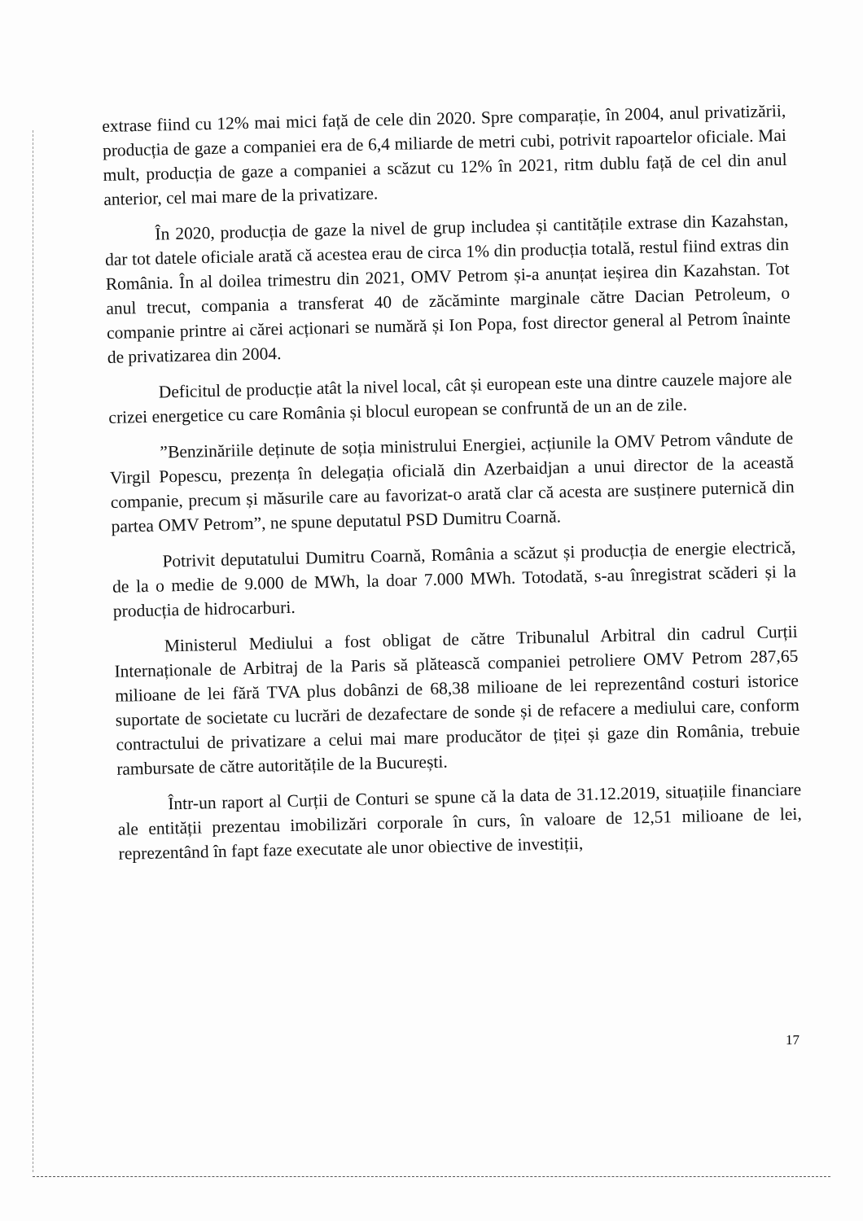extrase fiind cu 12% mai mici față de cele din 2020. Spre comparație, în 2004, anul privatizării, producția de gaze a companiei era de 6,4 miliarde de metri cubi, potrivit rapoartelor oficiale. Mai mult, producția de gaze a companiei a scăzut cu 12% în 2021, ritm dublu față de cel din anul anterior, cel mai mare de la privatizare.
În 2020, producția de gaze la nivel de grup includea și cantitățile extrase din Kazahstan, dar tot datele oficiale arată că acestea erau de circa 1% din producția totală, restul fiind extras din România. În al doilea trimestru din 2021, OMV Petrom și-a anunțat ieșirea din Kazahstan. Tot anul trecut, compania a transferat 40 de zăcăminte marginale către Dacian Petroleum, o companie printre ai cărei acționari se numără și Ion Popa, fost director general al Petrom înainte de privatizarea din 2004.
Deficitul de producție atât la nivel local, cât și european este una dintre cauzele majore ale crizei energetice cu care România și blocul european se confruntă de un an de zile.
”Benzinăriile deținute de soția ministrului Energiei, acțiunile la OMV Petrom vândute de Virgil Popescu, prezența în delegația oficială din Azerbaidjan a unui director de la această companie, precum și măsurile care au favorizat-o arată clar că acesta are susținere puternică din partea OMV Petrom”, ne spune deputatul PSD Dumitru Coarnă.
Potrivit deputatului Dumitru Coarnă, România a scăzut și producția de energie electrică, de la o medie de 9.000 de MWh, la doar 7.000 MWh. Totodată, s-au înregistrat scăderi și la producția de hidrocarburi.
Ministerul Mediului a fost obligat de către Tribunalul Arbitral din cadrul Curții Internaționale de Arbitraj de la Paris să plătească companiei petroliere OMV Petrom 287,65 milioane de lei fără TVA plus dobânzi de 68,38 milioane de lei reprezentând costuri istorice suportate de societate cu lucrări de dezafectare de sonde și de refacere a mediului care, conform contractului de privatizare a celui mai mare producător de țiței și gaze din România, trebuie rambursate de către autoritățile de la București.
Într-un raport al Curții de Conturi se spune că la data de 31.12.2019, situațiile financiare ale entității prezentau imobilizări corporale în curs, în valoare de 12,51 milioane de lei, reprezentând în fapt faze executate ale unor obiective de investiții,
17